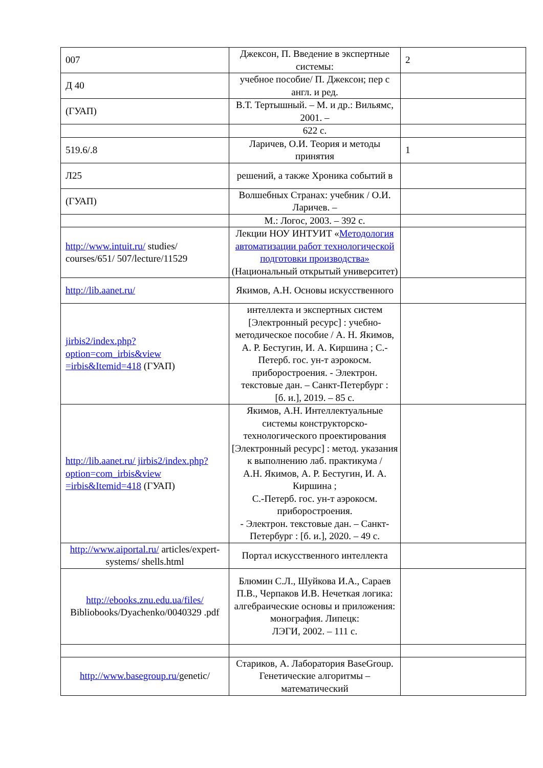| 007 | Джексон, П. Введение в экспертные системы: | 2 |
| Д 40 | учебное пособие/ П. Джексон; пер с англ. и ред. | |
| (ГУАП) | В.Т. Тертышный. – М. и др.: Вильямс, 2001. – | |
| | 622 с. | |
| 519.6/.8 | Ларичев, О.И. Теория и методы принятия | 1 |
| Л25 | решений, а также Хроника событий в | |
| (ГУАП) | Волшебных Странах: учебник / О.И. Ларичев. – | |
| | М.: Логос, 2003. – 392 с. | |
| http://www.intuit.ru/ studies/ courses/651/ 507/lecture/11529 | Лекции НОУ ИНТУИТ « Методология автоматизации работ технологической подготовки производства» (Национальный открытый университет) | |
| http://lib.aanet.ru/ | Якимов, А.Н. Основы искусственного | |
| jirbis2/index.php? option=com_irbis&view =irbis&Itemid=418 (ГУАП) | интеллекта и экспертных систем [Электронный ресурс] : учебно-методическое пособие / А. Н. Якимов, А. Р. Бестугин, И. А. Киршина ; С.- Петерб. гос. ун-т аэрокосм. приборостроения. - Электрон. текстовые дан. – Санкт-Петербург : [б. и.], 2019. – 85 с. | |
| http://lib.aanet.ru/ jirbis2/index.php? option=com_irbis&view =irbis&Itemid=418 (ГУАП) | Якимов, А.Н. Интеллектуальные системы конструкторско-технологического проектирования [Электронный ресурс] : метод. указания к выполнению лаб. практикума / А.Н. Якимов, А. Р. Бестугин, И. А. Киршина ; С.-Петерб. гос. ун-т аэрокосм. приборостроения. - Электрон. текстовые дан. – Санкт-Петербург : [б. и.], 2020. – 49 с. | |
| http://www.aiportal.ru/ articles/expert-systems/ shells.html | Портал искусственного интеллекта | |
| http://ebooks.znu.edu.ua/files/ Bibliobooks/Dyachenko/0040329 .pdf | Блюмин С.Л., Шуйкова И.А., Сараев П.В., Черпаков И.В. Нечеткая логика: алгебраические основы и приложения: монография. Липецк: ЛЭГИ, 2002. – 111 с. | |
| http://www.basegroup.ru/ genetic/ | Стариков, А. Лаборатория BaseGroup. Генетические алгоритмы – математический | |